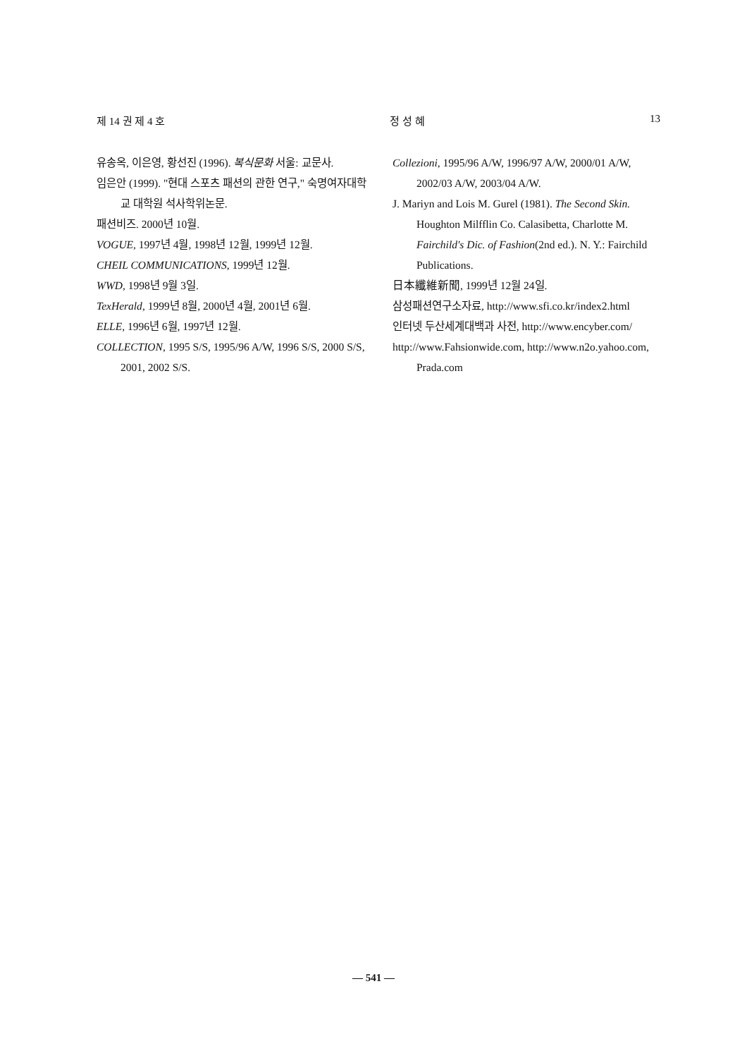제 14 권 제 4 호 정 성 혜 13
유송옥, 이은영, 황선진 (1996). 복식문화 서울: 교문사.
임은안 (1999). "현대 스포츠 패션의 관한 연구," 숙명여자대학교 대학원 석사학위논문.
패션비즈. 2000년 10월.
VOGUE, 1997년 4월, 1998년 12월, 1999년 12월.
CHEIL COMMUNICATIONS, 1999년 12월.
WWD, 1998년 9월 3일.
TexHerald, 1999년 8월, 2000년 4월, 2001년 6월.
ELLE, 1996년 6월, 1997년 12월.
COLLECTION, 1995 S/S, 1995/96 A/W, 1996 S/S, 2000 S/S, 2001, 2002 S/S.
Collezioni, 1995/96 A/W, 1996/97 A/W, 2000/01 A/W, 2002/03 A/W, 2003/04 A/W.
J. Mariyn and Lois M. Gurel (1981). The Second Skin. Houghton Milfflin Co. Calasibetta, Charlotte M. Fairchild's Dic. of Fashion(2nd ed.). N. Y.: Fairchild Publications.
日本纖維新聞, 1999년 12월 24일.
삼성패션연구소자료, http://www.sfi.co.kr/index2.html
인터넷 두산세계대백과 사전, http://www.encyber.com/
http://www.Fahsionwide.com, http://www.n2o.yahoo.com, Prada.com
— 541 —